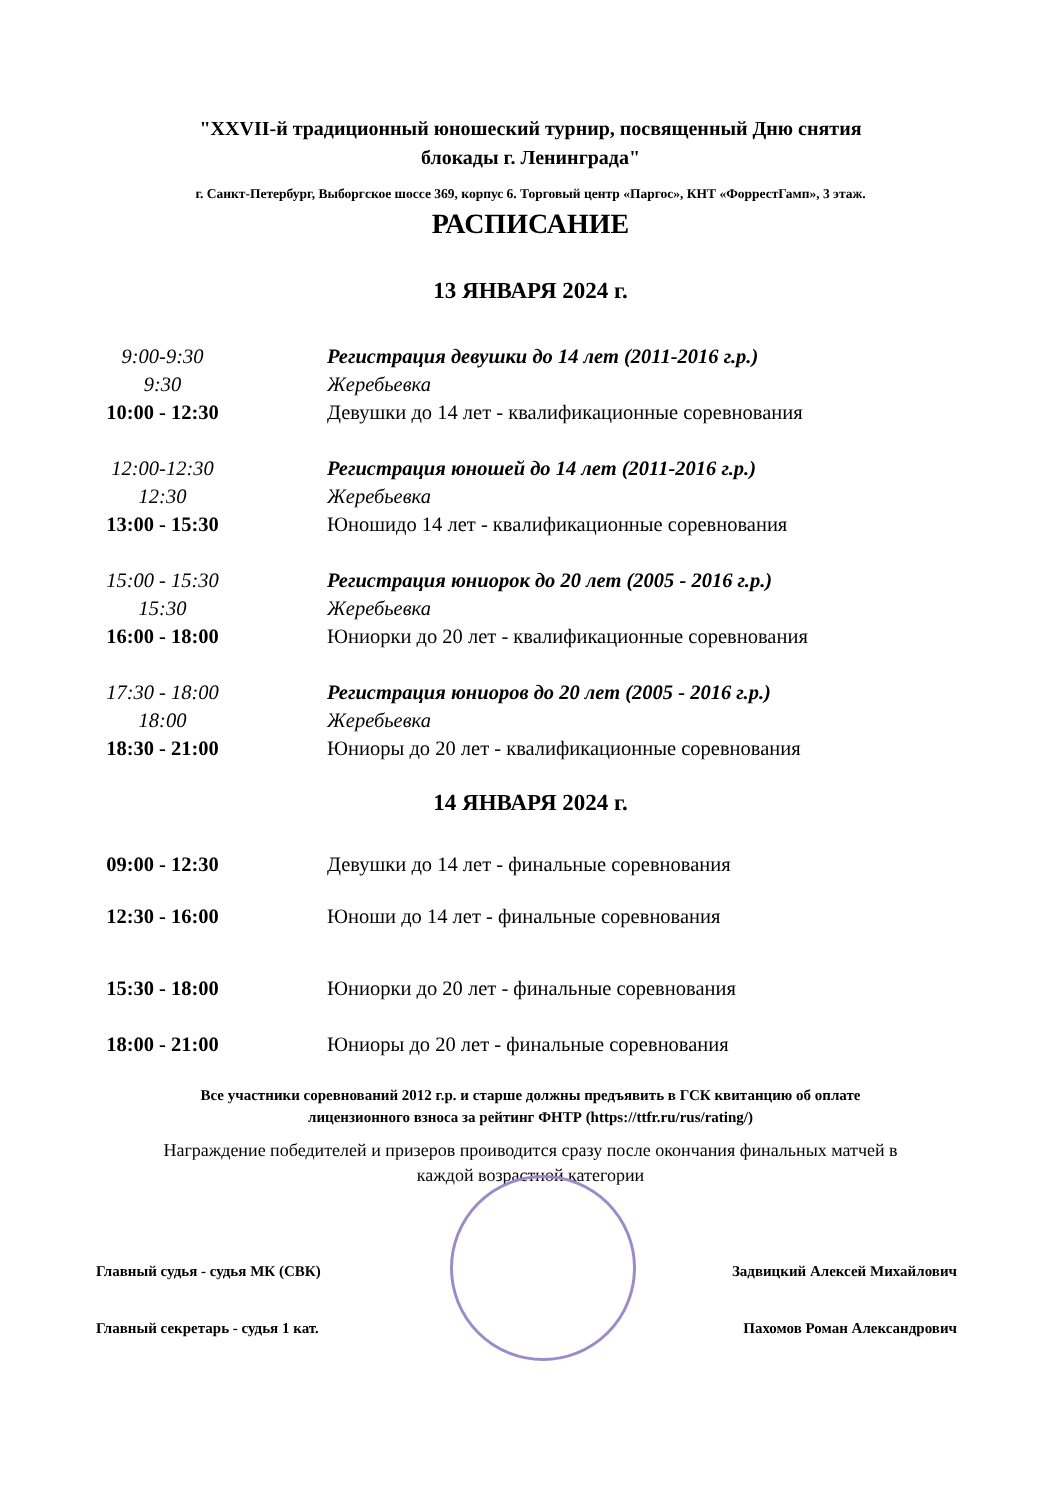"XXVII-й традиционный юношеский турнир, посвященный Дню снятия
блокады г. Ленинграда"
г. Санкт-Петербург, Выборгское шоссе 369, корпус 6. Торговый центр «Паргос», КНТ «ФоррестГамп», 3 этаж.
РАСПИСАНИЕ
13 ЯНВАРЯ 2024 г.
9:00-9:30 Регистрация девушки до 14 лет (2011-2016 г.р.)
9:30 Жеребьевка
10:00 - 12:30 Девушки до 14 лет - квалификационные соревнования
12:00-12:30 Регистрация юношей до 14 лет (2011-2016 г.р.)
12:30 Жеребьевка
13:00 - 15:30 Юношидо 14 лет - квалификационные соревнования
15:00 - 15:30 Регистрация юниорок до 20 лет (2005 - 2016 г.р.)
15:30 Жеребьевка
16:00 - 18:00 Юниорки до 20 лет - квалификационные соревнования
17:30 - 18:00 Регистрация юниоров до 20 лет (2005 - 2016 г.р.)
18:00 Жеребьевка
18:30 - 21:00 Юниоры до 20 лет - квалификационные соревнования
14 ЯНВАРЯ 2024 г.
09:00 - 12:30 Девушки до 14 лет - финальные соревнования
12:30 - 16:00 Юноши до 14 лет - финальные соревнования
15:30 - 18:00 Юниорки до 20 лет - финальные соревнования
18:00 - 21:00 Юниоры до 20 лет - финальные соревнования
Все участники соревнований 2012 г.р. и старше должны предъявить в ГСК квитанцию об оплате
лицензионного взноса за рейтинг ФНТР (https://ttfr.ru/rus/rating/)
Награждение победителей и призеров проиводится сразу после окончания финальных матчей в
каждой возрастной категории
Главный судья - судья МК (СВК) Задвицкий Алексей Михайлович
Главный секретарь - судья 1 кат. Пахомов Роман Александрович